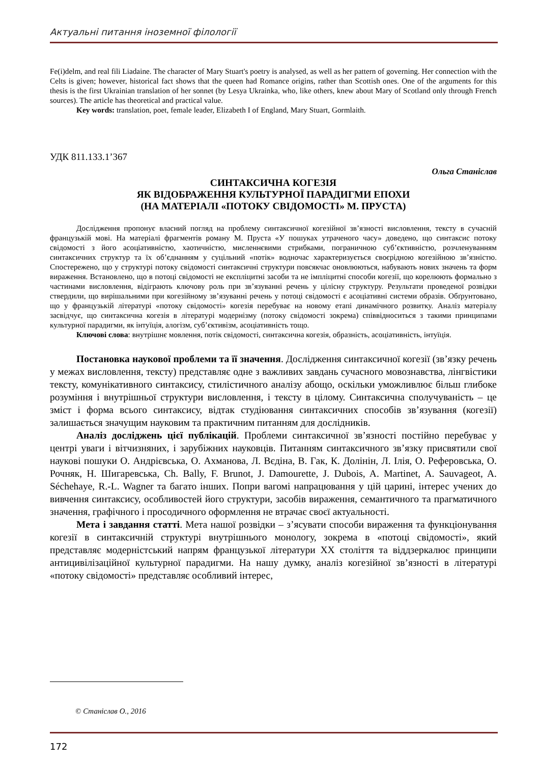Актуальні питання іноземної філології
Fe(i)delm, and real fili Liadaine. The character of Mary Stuart's poetry is analysed, as well as her pattern of governing. Her connection with the Celts is given; however, historical fact shows that the queen had Romance origins, rather than Scottish ones. One of the arguments for this thesis is the first Ukrainian translation of her sonnet (by Lesya Ukrainka, who, like others, knew about Mary of Scotland only through French sources). The article has theoretical and practical value.
Key words: translation, poet, female leader, Elizabeth I of England, Mary Stuart, Gormlaith.
УДК 811.133.1’367
Ольга Станіслав
СИНТАКСИЧНА КОГЕЗІЯ
ЯК ВІДОБРАЖЕННЯ КУЛЬТУРНОЇ ПАРАДИГМИ ЕПОХИ
(НА МАТЕРІАЛІ «ПОТОКУ СВІДОМОСТІ» М. ПРУСТА)
Дослідження пропонує власний погляд на проблему синтаксичної когезійної зв’язності висловлення, тексту в сучасній французькій мові. На матеріалі фрагментів роману М. Пруста «У пошуках утраченого часу» доведено, що синтаксис потоку свідомості з його асоціативністю, хаотичністю, мисленнєвими стрибками, пограничною суб’єктивністю, розчленуванням синтаксичних структур та їх об’єднанням у суцільний «потік» водночас характеризується своєрідною когезійною зв’язністю. Спостережено, що у структурі потоку свідомості синтаксичні структури повсякчас оновлюються, набувають нових значень та форм вираження. Встановлено, що в потоці свідомості не експліцитні засоби та не імпліцитні способи когезії, що корелюють формально з частинами висловлення, відіграють ключову роль при зв’язуванні речень у цілісну структуру. Результати проведеної розвідки ствердили, що вирішальними при когезійному зв’язуванні речень у потоці свідомості є асоціативні системи образів. Обґрунтовано, що у французькій літературі «потоку свідомості» когезія перебуває на новому етапі динамічного розвитку. Аналіз матеріалу засвідчує, що синтаксична когезія в літературі модернізму (потоку свідомості зокрема) співвідноситься з такими принципами культурної парадигми, як інтуїція, алогізм, суб’єктивізм, асоціативність тощо.
Ключові слова: внутрішнє мовлення, потік свідомості, синтаксична когезія, образність, асоціативність, інтуїція.
Постановка наукової проблеми та її значення. Дослідження синтаксичної когезії (зв’язку речень у межах висловлення, тексту) представляє одне з важливих завдань сучасного мовознавства, лінгвістики тексту, комунікативного синтаксису, стилістичного аналізу абощо, оскільки уможливлює більш глибоке розуміння і внутрішньої структури висловлення, і тексту в цілому. Синтаксична сполучуваність – це зміст і форма всього синтаксису, відтак студіювання синтаксичних способів зв’язування (когезії) залишається значущим науковим та практичним питанням для дослідників.
Аналіз досліджень цієї публікацій. Проблеми синтаксичної зв’язності постійно перебуває у центрі уваги і вітчизняних, і зарубіжних науковців. Питанням синтаксичного зв’язку присвятили свої наукові пошуки О. Андрієвська, О. Ахманова, Л. Вєдіна, В. Гак, К. Долінін, Л. Ілія, О. Реферовська, О. Рочняк, Н. Шигаревська, Ch. Bally, F. Brunot, J. Damourette, J. Dubois, A. Martinet, A. Sauvageot, A. Séchehaye, R.-L. Wagner та багато інших. Попри вагомі напрацювання у цій царині, інтерес учених до вивчення синтаксису, особливостей його структури, засобів вираження, семантичного та прагматичного значення, графічного і просодичного оформлення не втрачає своєї актуальності.
Мета і завдання статті. Мета нашої розвідки – з’ясувати способи вираження та функціонування когезії в синтаксичній структурі внутрішнього монологу, зокрема в «потоці свідомості», який представляє модерністський напрям французької літератури XX століття та віддзеркалює принципи антицивілізаційної культурної парадигми. На нашу думку, аналіз когезійної зв’язності в літературі «потоку свідомості» представляє особливий інтерес,
© Станіслав О., 2016
172